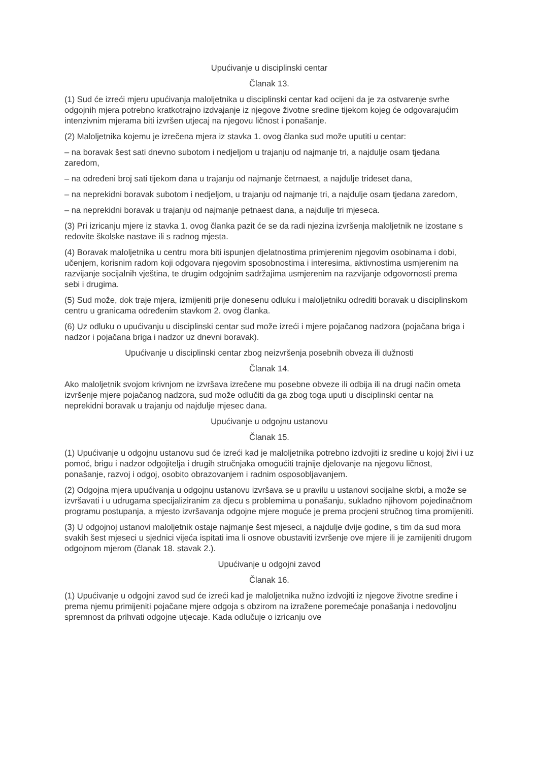Upućivanje u disciplinski centar
Članak 13.
(1) Sud će izreći mjeru upućivanja maloljetnika u disciplinski centar kad ocijeni da je za ostvarenje svrhe odgojnih mjera potrebno kratkotrajno izdvajanje iz njegove životne sredine tijekom kojeg će odgovarajućim intenzivnim mjerama biti izvršen utjecaj na njegovu ličnost i ponašanje.
(2) Maloljetnika kojemu je izrečena mjera iz stavka 1. ovog članka sud može uputiti u centar:
– na boravak šest sati dnevno subotom i nedjeljom u trajanju od najmanje tri, a najdulje osam tjedana zaredom,
– na određeni broj sati tijekom dana u trajanju od najmanje četrnaest, a najdulje trideset dana,
– na neprekidni boravak subotom i nedjeljom, u trajanju od najmanje tri, a najdulje osam tjedana zaredom,
– na neprekidni boravak u trajanju od najmanje petnaest dana, a najdulje tri mjeseca.
(3) Pri izricanju mjere iz stavka 1. ovog članka pazit će se da radi njezina izvršenja maloljetnik ne izostane s redovite školske nastave ili s radnog mjesta.
(4) Boravak maloljetnika u centru mora biti ispunjen djelatnostima primjerenim njegovim osobinama i dobi, učenjem, korisnim radom koji odgovara njegovim sposobnostima i interesima, aktivnostima usmjerenim na razvijanje socijalnih vještina, te drugim odgojnim sadržajima usmjerenim na razvijanje odgovornosti prema sebi i drugima.
(5) Sud može, dok traje mjera, izmijeniti prije donesenu odluku i maloljetniku odrediti boravak u disciplinskom centru u granicama određenim stavkom 2. ovog članka.
(6) Uz odluku o upućivanju u disciplinski centar sud može izreći i mjere pojačanog nadzora (pojačana briga i nadzor i pojačana briga i nadzor uz dnevni boravak).
Upućivanje u disciplinski centar zbog neizvršenja posebnih obveza ili dužnosti
Članak 14.
Ako maloljetnik svojom krivnjom ne izvršava izrečene mu posebne obveze ili odbija ili na drugi način ometa izvršenje mjere pojačanog nadzora, sud može odlučiti da ga zbog toga uputi u disciplinski centar na neprekidni boravak u trajanju od najdulje mjesec dana.
Upućivanje u odgojnu ustanovu
Članak 15.
(1) Upućivanje u odgojnu ustanovu sud će izreći kad je maloljetnika potrebno izdvojiti iz sredine u kojoj živi i uz pomoć, brigu i nadzor odgojitelja i drugih stručnjaka omogućiti trajnije djelovanje na njegovu ličnost, ponašanje, razvoj i odgoj, osobito obrazovanjem i radnim osposobljavanjem.
(2) Odgojna mjera upućivanja u odgojnu ustanovu izvršava se u pravilu u ustanovi socijalne skrbi, a može se izvršavati i u udrugama specijaliziranim za djecu s problemima u ponašanju, sukladno njihovom pojedinačnom programu postupanja, a mjesto izvršavanja odgojne mjere moguće je prema procjeni stručnog tima promijeniti.
(3) U odgojnoj ustanovi maloljetnik ostaje najmanje šest mjeseci, a najdulje dvije godine, s tim da sud mora svakih šest mjeseci u sjednici vijeća ispitati ima li osnove obustaviti izvršenje ove mjere ili je zamijeniti drugom odgojnom mjerom (članak 18. stavak 2.).
Upućivanje u odgojni zavod
Članak 16.
(1) Upućivanje u odgojni zavod sud će izreći kad je maloljetnika nužno izdvojiti iz njegove životne sredine i prema njemu primijeniti pojačane mjere odgoja s obzirom na izražene poremećaje ponašanja i nedovoljnu spremnost da prihvati odgojne utjecaje. Kada odlučuje o izricanju ove